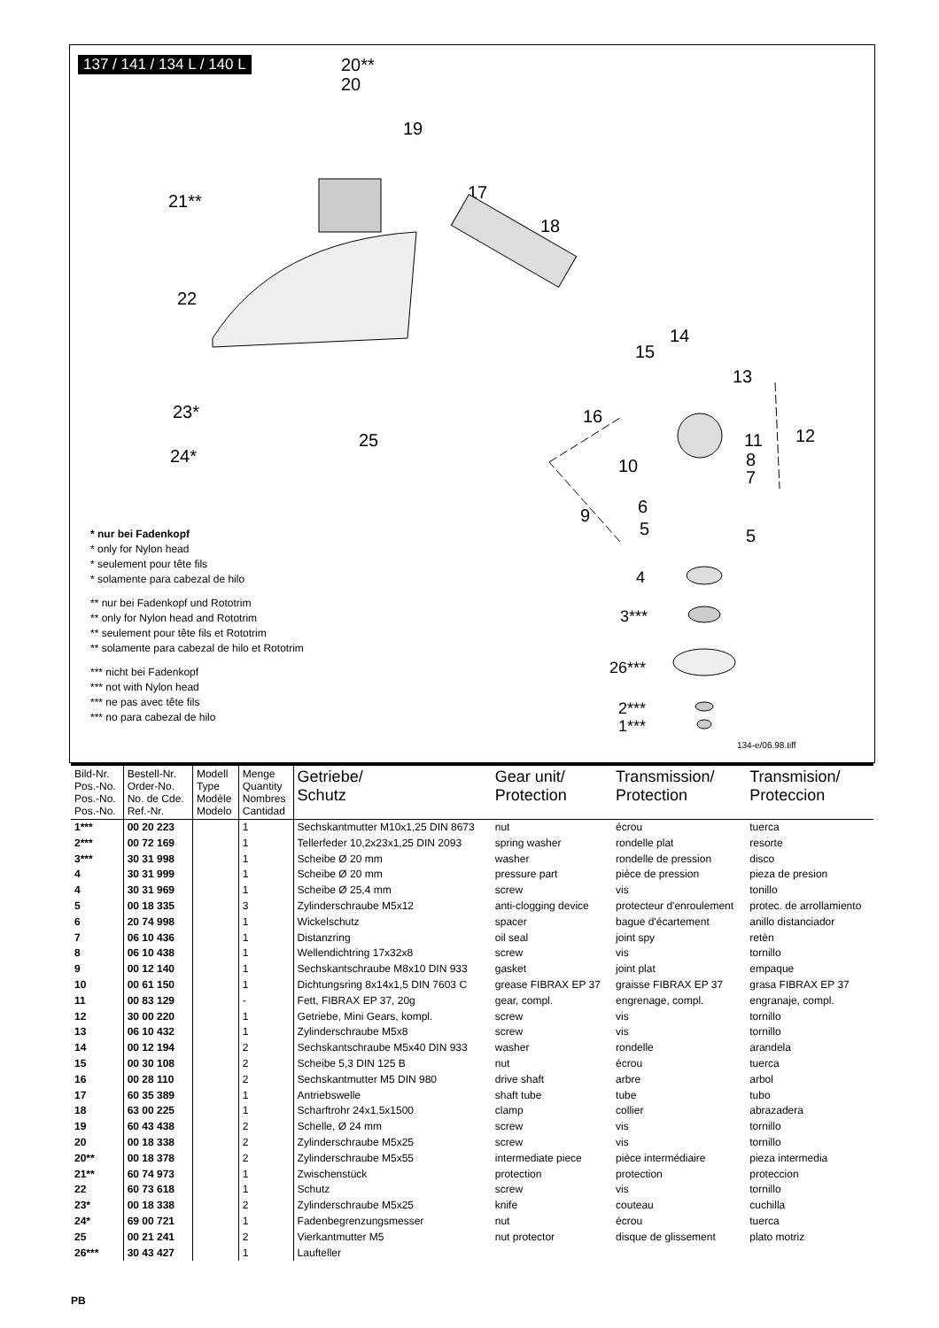137 / 141 / 134 L / 140 L
20**
20
19
21**
17
18
22
14
15
13
16
11
12
8
7
10
23*
25
24*
9
6
5
5
4
3***
26***
2***
1***
* nur bei Fadenkopf
* only for Nylon head
* seulement pour tête fils
* solamente para cabezal de hilo
** nur bei Fadenkopf und Rototrim
** only for Nylon head and Rototrim
** seulement pour tête fils et Rototrim
** solamente para cabezal de hilo et Rototrim
*** nicht bei Fadenkopf
*** not with Nylon head
*** ne pas avec tête fils
*** no para cabezal de hilo
134-e/06.98.tiff
| Bild-Nr. Pos.-No. Pos.-No. Pos.-No. | Bestell-Nr. Order-No. No. de Cde. Ref.-Nr. | Modell Type Modèle Modelo | Menge Quantity Nombres Cantidad | Getriebe/ Schutz | Gear unit/ Protection | Transmission/ Protection | Transmision/ Proteccion |
| --- | --- | --- | --- | --- | --- | --- | --- |
| 1*** | 00 20 223 | | 1 | Sechskantmutter M10x1,25 DIN 8673 | nut | écrou | tuerca |
| 2*** | 00 72 169 | | 1 | Tellerfeder 10,2x23x1,25 DIN 2093 | spring washer | rondelle plat | resorte |
| 3*** | 30 31 998 | | 1 | Scheibe Ø 20 mm | washer | rondelle de pression | disco |
| 4 | 30 31 999 | | 1 | Scheibe Ø 20 mm | pressure part | pièce de pression | pieza de presion |
| 4 | 30 31 969 | | 1 | Scheibe Ø 25,4 mm | screw | vis | tonillo |
| 5 | 00 18 335 | | 3 | Zylinderschraube M5x12 | anti-clogging device | protecteur d'enroulement | protec. de arrollamiento |
| 6 | 20 74 998 | | 1 | Wickelschutz | spacer | bague d'écartement | anillo distanciador |
| 7 | 06 10 436 | | 1 | Distanzring | oil seal | joint spy | retèn |
| 8 | 06 10 438 | | 1 | Wellendichtring 17x32x8 | screw | vis | tornillo |
| 9 | 00 12 140 | | 1 | Sechskantschraube M8x10 DIN 933 | gasket | joint plat | empaque |
| 10 | 00 61 150 | | 1 | Dichtungsring 8x14x1,5 DIN 7603 C | grease FIBRAX EP 37 | graisse FIBRAX EP 37 | grasa FIBRAX EP 37 |
| 11 | 00 83 129 | | - | Fett, FIBRAX EP 37, 20g | gear, compl. | engrenage, compl. | engranaje, compl. |
| 12 | 30 00 220 | | 1 | Getriebe, Mini Gears, kompl. | screw | vis | tornillo |
| 13 | 06 10 432 | | 1 | Zylinderschraube M5x8 | screw | vis | tornillo |
| 14 | 00 12 194 | | 2 | Sechskantschraube M5x40 DIN 933 | washer | rondelle | arandela |
| 15 | 00 30 108 | | 2 | Scheibe 5,3 DIN 125 B | nut | écrou | tuerca |
| 16 | 00 28 110 | | 2 | Sechskantmutter M5 DIN 980 | drive shaft | arbre | arbol |
| 17 | 60 35 389 | | 1 | Antriebswelle | shaft tube | tube | tubo |
| 18 | 63 00 225 | | 1 | Scharftrohr 24x1,5x1500 | clamp | collier | abrazadera |
| 19 | 60 43 438 | | 2 | Schelle, Ø 24 mm | screw | vis | tornillo |
| 20 | 00 18 338 | | 2 | Zylinderschraube M5x25 | screw | vis | tornillo |
| 20** | 00 18 378 | | 2 | Zylinderschraube M5x55 | intermediate piece | pièce intermédiaire | pieza intermedia |
| 21** | 60 74 973 | | 1 | Zwischenstück | protection | protection | proteccion |
| 22 | 60 73 618 | | 1 | Schutz | screw | vis | tornillo |
| 23* | 00 18 338 | | 2 | Zylinderschraube M5x25 | knife | couteau | cuchilla |
| 24* | 69 00 721 | | 1 | Fadenbegrenzungsmesser | nut | écrou | tuerca |
| 25 | 00 21 241 | | 2 | Vierkantmutter M5 | nut protector | disque de glissement | plato motriz |
| 26*** | 30 43 427 | | 1 | Laufteller | | | |
PB